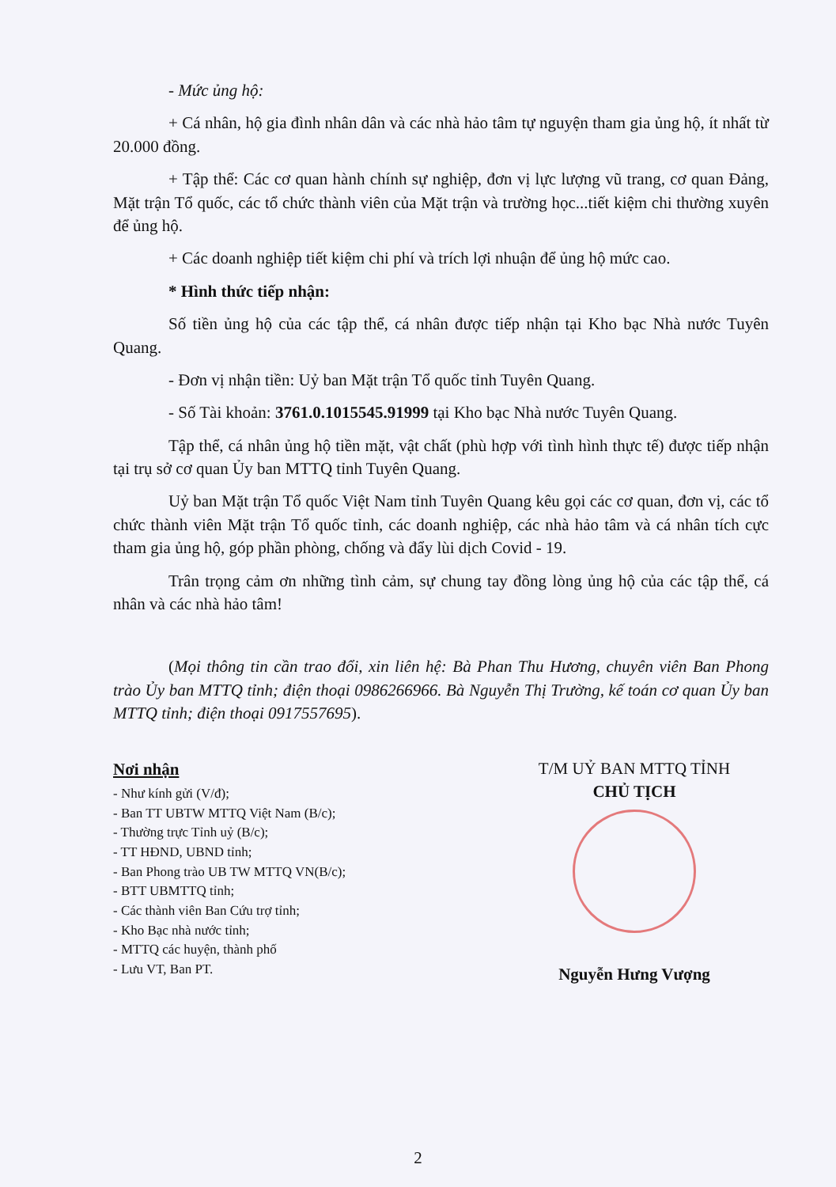- Mức ủng hộ:
+ Cá nhân, hộ gia đình nhân dân và các nhà hảo tâm tự nguyện tham gia ủng hộ, ít nhất từ 20.000 đồng.
+ Tập thể: Các cơ quan hành chính sự nghiệp, đơn vị lực lượng vũ trang, cơ quan Đảng, Mặt trận Tổ quốc, các tổ chức thành viên của Mặt trận và trường học...tiết kiệm chi thường xuyên để ủng hộ.
+ Các doanh nghiệp tiết kiệm chi phí và trích lợi nhuận để ủng hộ mức cao.
* Hình thức tiếp nhận:
Số tiền ủng hộ của các tập thể, cá nhân được tiếp nhận tại Kho bạc Nhà nước Tuyên Quang.
- Đơn vị nhận tiền: Uỷ ban Mặt trận Tổ quốc tỉnh Tuyên Quang.
- Số Tài khoản: 3761.0.1015545.91999 tại Kho bạc Nhà nước Tuyên Quang.
Tập thể, cá nhân ủng hộ tiền mặt, vật chất (phù hợp với tình hình thực tế) được tiếp nhận tại trụ sở cơ quan Ủy ban MTTQ tỉnh Tuyên Quang.
Uỷ ban Mặt trận Tổ quốc Việt Nam tỉnh Tuyên Quang kêu gọi các cơ quan, đơn vị, các tổ chức thành viên Mặt trận Tổ quốc tỉnh, các doanh nghiệp, các nhà hảo tâm và cá nhân tích cực tham gia ủng hộ, góp phần phòng, chống và đẩy lùi dịch Covid - 19.
Trân trọng cảm ơn những tình cảm, sự chung tay đồng lòng ủng hộ của các tập thể, cá nhân và các nhà hảo tâm!
(Mọi thông tin cần trao đổi, xin liên hệ: Bà Phan Thu Hương, chuyên viên Ban Phong trào Ủy ban MTTQ tỉnh; điện thoại 0986266966. Bà Nguyễn Thị Trường, kế toán cơ quan Ủy ban MTTQ tỉnh; điện thoại 0917557695).
Nơi nhận
- Như kính gửi (V/đ);
- Ban TT UBTW MTTQ Việt Nam (B/c);
- Thường trực Tỉnh uỷ (B/c);
- TT HĐND, UBND tỉnh;
- Ban Phong trào UB TW MTTQ VN(B/c);
- BTT UBMTTQ tỉnh;
- Các thành viên Ban Cứu trợ tỉnh;
- Kho Bạc nhà nước tỉnh;
- MTTQ các huyện, thành phố
- Lưu VT, Ban PT.
T/M UỶ BAN MTTQ TỈNH
CHỦ TỊCH
Nguyễn Hưng Vượng
2